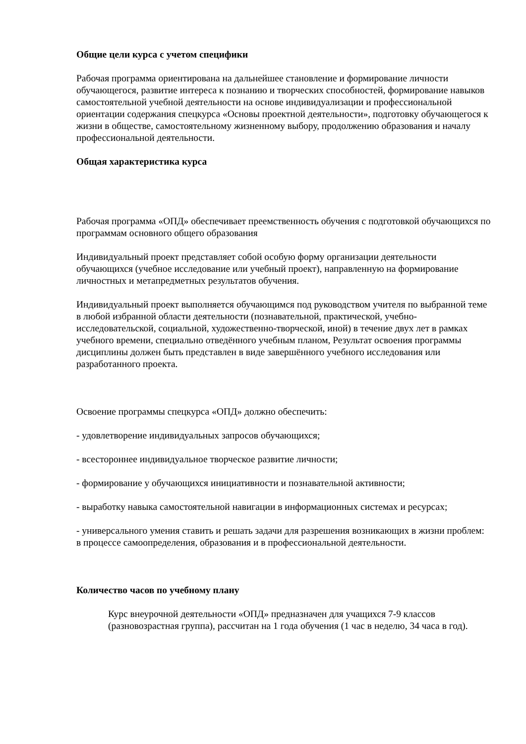Общие цели курса с учетом специфики
Рабочая программа ориентирована на дальнейшее становление и формирование личности обучающегося, развитие интереса к познанию и творческих способностей, формирование навыков самостоятельной учебной деятельности на основе индивидуализации и профессиональной ориентации содержания спецкурса «Основы проектной деятельности», подготовку обучающегося к жизни в обществе, самостоятельному жизненному выбору, продолжению образования и началу профессиональной деятельности.
Общая характеристика курса
Рабочая программа «ОПД» обеспечивает преемственность обучения с подготовкой обучающихся по программам основного общего образования
Индивидуальный проект представляет собой особую форму организации деятельности обучающихся (учебное исследование или учебный проект), направленную на формирование личностных и метапредметных результатов обучения.
Индивидуальный проект выполняется обучающимся под руководством учителя по выбранной теме в любой избранной области деятельности (познавательной, практической, учебно-исследовательской, социальной, художественно-творческой, иной) в течение двух лет в рамках учебного времени, специально отведённого учебным планом, Результат освоения программы дисциплины должен быть представлен в виде завершённого учебного исследования или разработанного проекта.
Освоение программы спецкурса «ОПД» должно обеспечить:
- удовлетворение индивидуальных запросов обучающихся;
- всестороннее индивидуальное творческое развитие личности;
- формирование у обучающихся инициативности и познавательной активности;
- выработку навыка самостоятельной навигации в информационных системах и ресурсах;
- универсального умения ставить и решать задачи для разрешения возникающих в жизни проблем: в процессе самоопределения, образования и в профессиональной деятельности.
Количество часов по учебному плану
Курс внеурочной деятельности «ОПД» предназначен для учащихся 7-9 классов (разновозрастная группа), рассчитан на 1 года обучения (1 час в неделю, 34 часа в год).